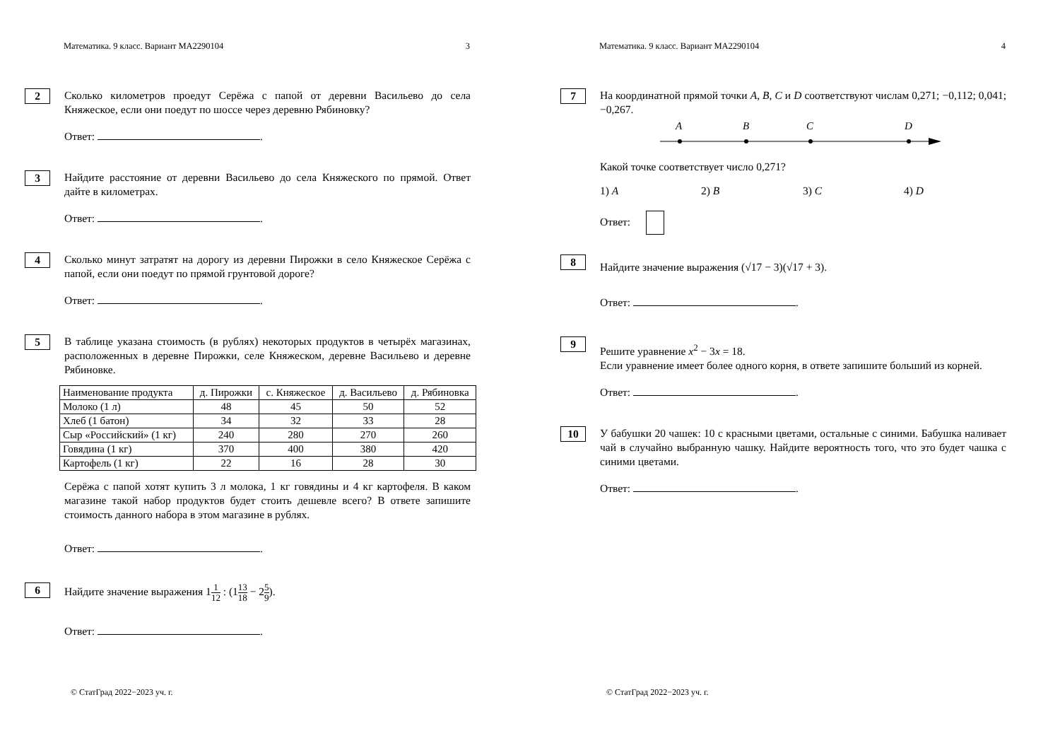Математика. 9 класс. Вариант МА2290104 3
2
Сколько километров проедут Серёжа с папой от деревни Васильево до села Княжеское, если они поедут по шоссе через деревню Рябиновку?
Ответ: .
3
Найдите расстояние от деревни Васильево до села Княжеского по прямой. Ответ дайте в километрах.
Ответ: .
4
Сколько минут затратят на дорогу из деревни Пирожки в село Княжеское Серёжа с папой, если они поедут по прямой грунтовой дороге?
Ответ: .
5
В таблице указана стоимость (в рублях) некоторых продуктов в четырёх магазинах, расположенных в деревне Пирожки, селе Княжеском, деревне Васильево и деревне Рябиновке.
| Наименование продукта | д. Пирожки | с. Княжеское | д. Васильево | д. Рябиновка |
| --- | --- | --- | --- | --- |
| Молоко (1 л) | 48 | 45 | 50 | 52 |
| Хлеб (1 батон) | 34 | 32 | 33 | 28 |
| Сыр «Российский» (1 кг) | 240 | 280 | 270 | 260 |
| Говядина (1 кг) | 370 | 400 | 380 | 420 |
| Картофель (1 кг) | 22 | 16 | 28 | 30 |
Серёжа с папой хотят купить 3 л молока, 1 кг говядины и 4 кг картофеля. В каком магазине такой набор продуктов будет стоить дешевле всего? В ответе запишите стоимость данного набора в этом магазине в рублях.
Ответ: .
6
Найдите значение выражения 11 12 : (113 18 − 25 9).
Ответ: .
© СтатГрад 2022−2023 уч. г.
Математика. 9 класс. Вариант МА2290104 4
7
На координатной прямой точки A, B, C и D соответствуют числам 0,271; −0,112; 0,041; −0,267.
A
B
C
D
Какой точке соответствует число 0,271?
1) A 2) B 3) C 4) D
Ответ:
8
Найдите значение выражения (√17 − 3)(√17 + 3).
Ответ: .
9
Решите уравнение x<sup>2</sup> − 3x = 18.
Если уравнение имеет более одного корня, в ответе запишите больший из корней.
Ответ: .
10
У бабушки 20 чашек: 10 с красными цветами, остальные с синими. Бабушка наливает чай в случайно выбранную чашку. Найдите вероятность того, что это будет чашка с синими цветами.
Ответ: .
© СтатГрад 2022−2023 уч. г.